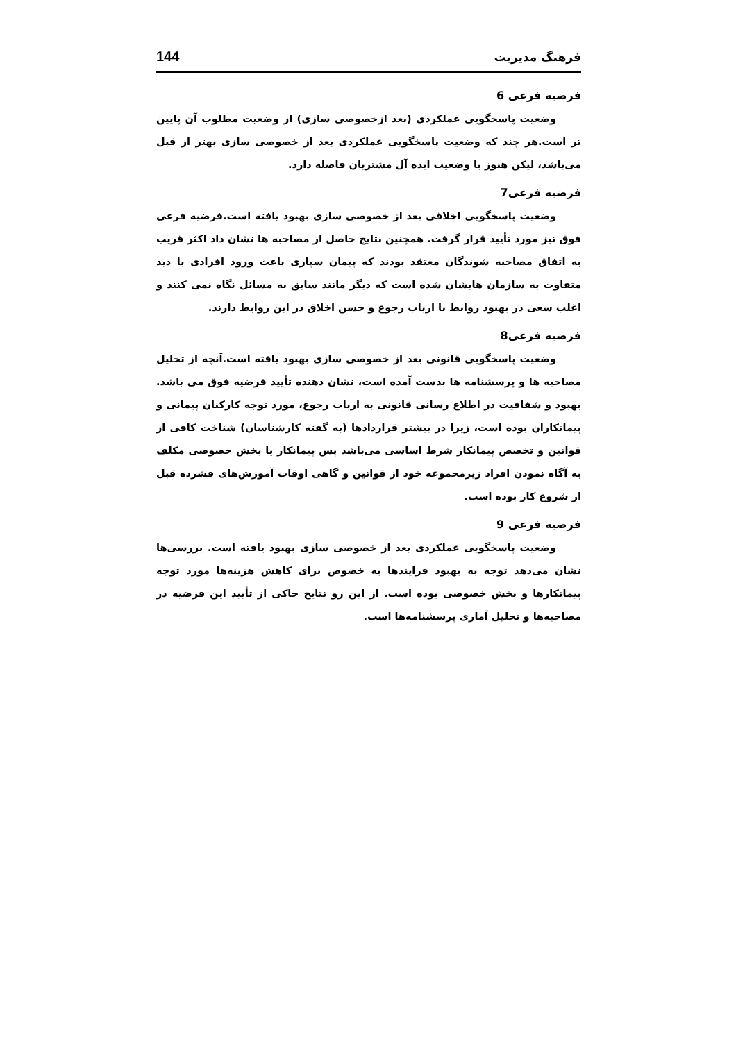فرهنگ مدیریت 144
فرضیه فرعی 6
وضعیت پاسخگویی عملکردی (بعد ازخصوصی سازی) از وضعیت مطلوب آن پایین تر است.هر چند که وضعیت پاسخگویی عملکردی بعد از خصوصی سازی بهتر از قبل می‌باشد، لیکن هنوز با وضعیت ایده آل مشتریان فاصله دارد.
فرضیه فرعی7
وضعیت پاسخگویی اخلاقی بعد از خصوصی سازی بهبود یافته است.فرضیه فرعی فوق نیز مورد تأیید قرار گرفت. همچنین نتایج حاصل از مصاحبه ها نشان داد اکثر قریب به اتفاق مصاحبه شوندگان معتقد بودند که پیمان سپاری باعث ورود افرادی با دید متفاوت به سازمان هایشان شده است که دیگر مانند سابق به مسائل نگاه نمی کنند و اغلب سعی در بهبود روابط با ارباب رجوع و حسن اخلاق در این روابط دارند.
فرضیه فرعی8
وضعیت پاسخگویی قانونی بعد از خصوصی سازی بهبود یافته است.آنچه از تحلیل مصاحبه ها و پرسشنامه ها بدست آمده است، نشان دهنده تأیید فرضیه فوق می باشد. بهبود و شفافیت در اطلاع رسانی قانونی به ارباب رجوع، مورد توجه کارکنان پیمانی و پیمانکاران بوده است، زیرا در بیشتر قراردادها (به گفته کارشناسان) شناخت کافی از قوانین و تخصص پیمانکار شرط اساسی می‌باشد پس پیمانکار یا بخش خصوصی مکلف به آگاه نمودن افراد زیرمجموعه خود از قوانین و گاهی اوقات آموزش‌های فشرده قبل از شروع کار بوده است.
فرضیه فرعی 9
وضعیت پاسخگویی عملکردی بعد از خصوصی سازی بهبود یافته است. بررسی‌ها نشان می‌دهد توجه به بهبود فرایندها به خصوص برای کاهش هزینه‌ها مورد توجه پیمانکارها و بخش خصوصی بوده است. از این رو نتایج حاکی از تأیید این فرضیه در مصاحبه‌ها و تحلیل آماری پرسشنامه‌ها است.